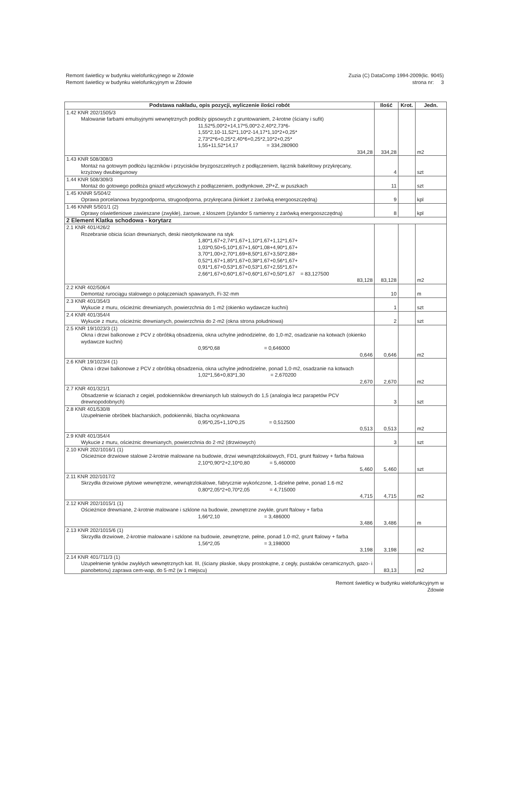Remont świetlicy w budynku wielofunkcyjnego w Zdowie
Remont świetlicy w budynku wielofunkcyjnym w Zdowie
Zuzia (C) DataComp 1994-2009(lic. 9045)
strona nr: 3
| Podstawa nakładu, opis pozycji, wyliczenie ilości robót | Ilość | Krot. | Jedn. |
| --- | --- | --- | --- |
| 1.42 KNR 202/1505/3 Malowanie farbami emulsyjnymi wewnętrznych podłoży gipsowych z gruntowaniem, 2-krotne (ściany i sufit) 11,52*5,00*2+14,17*5,00*2-2,40*2,73*6- 1,55*2,10-11,52*1,10*2-14,17*1,10*2+0,25* 2,73*2*6+0,25*2,40*6+0,25*2,10*2+0,25* 1,55+11,52*14,17 = 334,280900 334,28 | 334,28 | | m2 |
| 1.43 KNR 508/308/3 Montaż na gotowym podłożu łączników i przycisków bryzgoszczelnych z podłączeniem, łącznik bakelitowy przykręcany, krzyżowy dwubiegunowy | 4 | | szt |
| 1.44 KNR 508/309/3 Montaż do gotowego podłoża gniazd wtyczkowych z podłączeniem, podtynkowe, 2P+Z, w puszkach | 11 | | szt |
| 1.45 KNNR 5/504/2 Oprawa porcelanowa bryzgoodporna, strugoodporna, przykręcana (kinkiet z żarówką energooszczędną) | 9 | | kpl |
| 1.46 KNNR 5/501/1 (2) Oprawy oświetleniowe zawieszane (zwykłe), żarowe, z kloszem (żylandor 5 ramienny z żarówką energooszczędną) | 8 | | kpl |
| 2 Element Klatka schodowa - korytarz | | | |
| 2.1 KNR 401/426/2 Rozebranie obicia ścian drewnianych, deski nieotynkowane na styk 1,80*1,67+2,74*1,67+1,10*1,67+1,12*1,67+ 1,03*0,50+5,10*1,67+1,60*1,08+4,90*1,67+ 3,70*1,00+2,70*1,69+8,50*1,67+3,50*2,88+ 0,52*1,67+1,85*1,67+0,38*1,67+0,56*1,67+ 0,91*1,67+0,53*1,67+0,53*1,67+2,55*1,67+ 2,66*1,67+0,60*1,67+0,60*1,67+0,50*1,67 = 83,127500 83,128 | 83,128 | | m2 |
| 2.2 KNR 402/506/4 Demontaż rurociągu stalowego o połączeniach spawanych, Fi·32·mm | 10 | | m |
| 2.3 KNR 401/354/3 Wykucie z muru, ościeżnic drewnianych, powierzchnia do 1·m2 (okienko wydawcze kuchni) | 1 | | szt |
| 2.4 KNR 401/354/4 Wykucie z muru, ościeżnic drewnianych, powierzchnia do 2·m2 (okna strona południowa) | 2 | | szt |
| 2.5 KNR 19/1023/3 (1) Okna i drzwi balkonowe z PCV z obróbką obsadzenia, okna uchylne jednodzielne, do 1,0·m2, osadzanie na kotwach (okienko wydawcze kuchni) 0,95*0,68 = 0,646000 0,646 | 0,646 | | m2 |
| 2.6 KNR 19/1023/4 (1) Okna i drzwi balkonowe z PCV z obróbką obsadzenia, okna uchylne jednodzielne, ponad 1,0·m2, osadzanie na kotwach 1,02*1,56+0,83*1,30 = 2,670200 2,670 | 2,670 | | m2 |
| 2.7 KNR 401/321/1 Obsadzenie w ścianach z cegieł, podokienników drewnianych lub stalowych do 1,5 (analogia lecz parapetów PCV drewnopodobnych) | 3 | | szt |
| 2.8 KNR 401/530/8 Uzupełnienie obróbek blacharskich, podokienniki, blacha ocynkowana 0,95*0,25+1,10*0,25 = 0,512500 0,513 | 0,513 | | m2 |
| 2.9 KNR 401/354/4 Wykucie z muru, ościeżnic drewnianych, powierzchnia do 2·m2 (drzwiowych) | 3 | | szt |
| 2.10 KNR 202/1016/1 (1) Ościeżnice drzwiowe stalowe 2-krotnie malowane na budowie, drzwi wewnątrzlokalowych, FD1, grunt ftalowy + farba ftalowa 2,10*0,90*2+2,10*0,80 = 5,460000 5,460 | 5,460 | | szt |
| 2.11 KNR 202/1017/2 Skrzydła drzwiowe płytowe wewnętrzne, wewnątrzlokalowe, fabrycznie wykończone, 1-dzielne pełne, ponad 1.6·m2 0,80*2,05*2+0,70*2,05 = 4,715000 4,715 | 4,715 | | m2 |
| 2.12 KNR 202/1015/1 (1) Ościeżnice drewniane, 2-krotnie malowane i szklone na budowie, zewnętrzne zwykłe, grunt ftalowy + farba 1,66*2,10 = 3,486000 3,486 | 3,486 | | m |
| 2.13 KNR 202/1015/6 (1) Skrzydła drzwiowe, 2-krotnie malowane i szklone na budowie, zewnętrzne, pełne, ponad 1.0·m2, grunt ftalowy + farba 1,56*2,05 = 3,198000 3,198 | 3,198 | | m2 |
| 2.14 KNR 401/711/3 (1) Uzupełnienie tynków zwykłych wewnętrznych kat. III, (ściany płaskie, słupy prostokątne, z cegły, pustaków ceramicznych, gazo- i pianobetonu) zaprawa cem-wap, do 5·m2 (w 1 miejscu) | 83,13 | | m2 |
Remont świetlicy w budynku wielofunkcyjnym w
Zdowie